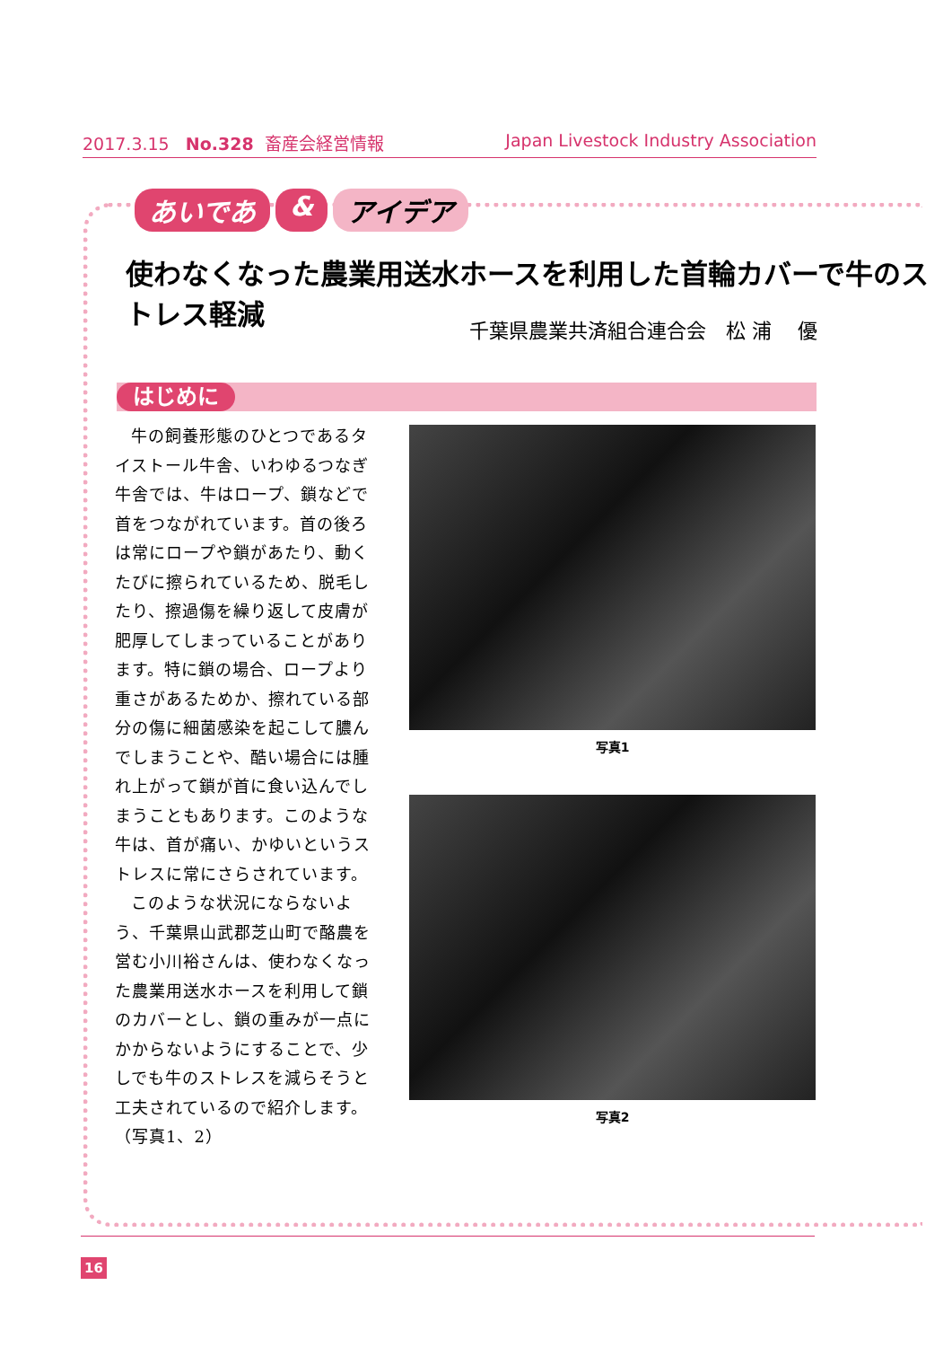2017.3.15 No.328 畜産会経営情報
Japan Livestock Industry Association
あいであ & アイデア
使わなくなった農業用送水ホースを利用した首輪カバーで牛のストレス軽減
千葉県農業共済組合連合会　松 浦　 優
はじめに
牛の飼養形態のひとつであるタイストール牛舎、いわゆるつなぎ牛舎では、牛はロープ、鎖などで首をつながれています。首の後ろは常にロープや鎖があたり、動くたびに擦られているため、脱毛したり、擦過傷を繰り返して皮膚が肥厚してしまっていることがあります。特に鎖の場合、ロープより重さがあるためか、擦れている部分の傷に細菌感染を起こして膿んでしまうことや、酷い場合には腫れ上がって鎖が首に食い込んでしまうこともあります。このような牛は、首が痛い、かゆいというストレスに常にさらされています。
このような状況にならないよう、千葉県山武郡芝山町で酪農を営む小川裕さんは、使わなくなった農業用送水ホースを利用して鎖のカバーとし、鎖の重みが一点にかからないようにすることで、少しでも牛のストレスを減らそうと工夫されているので紹介します。（写真1、2）
写真1
写真2
16